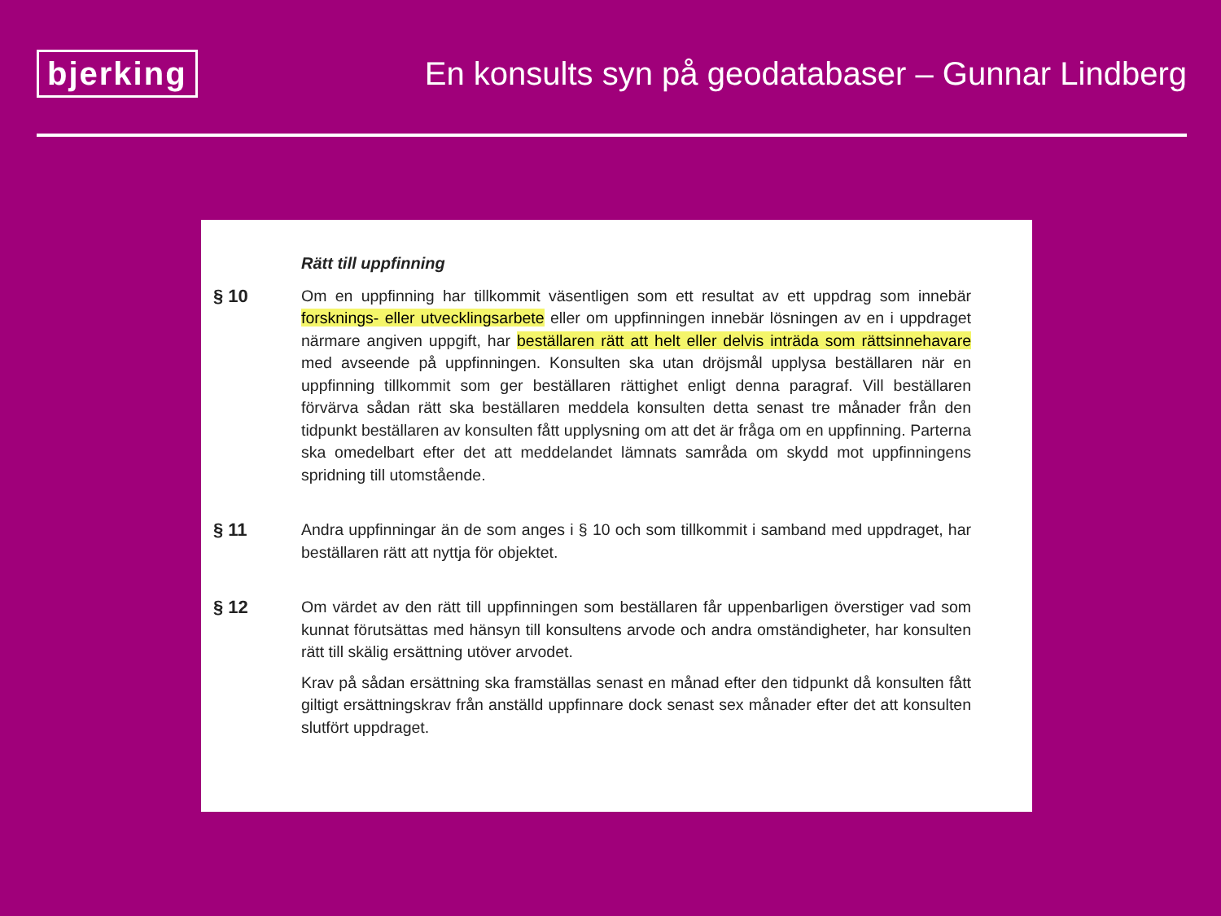bjerking
En konsults syn på geodatabaser – Gunnar Lindberg
Rätt till uppfinning
§ 10 Om en uppfinning har tillkommit väsentligen som ett resultat av ett uppdrag som innebär forsknings- eller utvecklingsarbete eller om uppfinningen innebär lösningen av en i uppdraget närmare angiven uppgift, har beställaren rätt att helt eller delvis inträda som rättsinnehavare med avseende på uppfinningen. Konsulten ska utan dröjsmål upplysa beställaren när en uppfinning tillkommit som ger beställaren rättighet enligt denna paragraf. Vill beställaren förvärva sådan rätt ska beställaren meddela konsulten detta senast tre månader från den tidpunkt beställaren av konsulten fått upplysning om att det är fråga om en uppfinning. Parterna ska omedelbart efter det att meddelandet lämnats samråda om skydd mot uppfinningens spridning till utomstående.
§ 11 Andra uppfinningar än de som anges i § 10 och som tillkommit i samband med uppdraget, har beställaren rätt att nyttja för objektet.
§ 12 Om värdet av den rätt till uppfinningen som beställaren får uppenbarligen överstiger vad som kunnat förutsättas med hänsyn till konsultens arvode och andra omständigheter, har konsulten rätt till skälig ersättning utöver arvodet.
Krav på sådan ersättning ska framställas senast en månad efter den tidpunkt då konsulten fått giltigt ersättningskrav från anställd uppfinnare dock senast sex månader efter det att konsulten slutfört uppdraget.